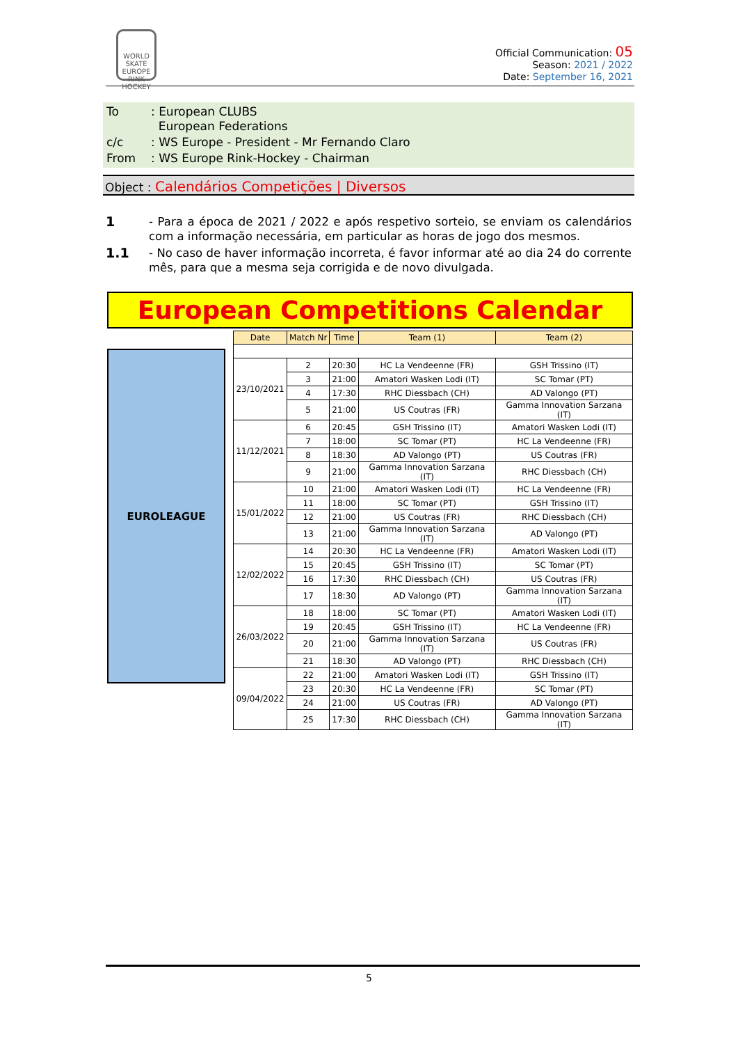WORLD
SKATE
EUROPE
RINK HOCKEY
Official Communication: 05
Season: 2021 / 2022
Date: September 16, 2021
| To | : European CLUBS European Federations |
| c/c | : WS Europe - President - Mr Fernando Claro |
| From | : WS Europe Rink-Hockey - Chairman |
Object : Calendários Competições | Diversos
1 - Para a época de 2021 / 2022 e após respetivo sorteio, se enviam os calendários com a informação necessária, em particular as horas de jogo dos mesmos.
1.1 - No caso de haver informação incorreta, é favor informar até ao dia 24 do corrente mês, para que a mesma seja corrigida e de novo divulgada.
European Competitions Calendar
EUROLEAGUE
| Date | Match Nr | Time | Team (1) | Team (2) |
| --- | --- | --- | --- | --- |
| 23/10/2021 | 2 | 20:30 | HC La Vendeenne (FR) | GSH Trissino (IT) |
| | 3 | 21:00 | Amatori Wasken Lodi (IT) | SC Tomar (PT) |
| | 4 | 17:30 | RHC Diessbach (CH) | AD Valongo (PT) |
| | 5 | 21:00 | US Coutras (FR) | Gamma Innovation Sarzana (IT) |
| 11/12/2021 | 6 | 20:45 | GSH Trissino (IT) | Amatori Wasken Lodi (IT) |
| | 7 | 18:00 | SC Tomar (PT) | HC La Vendeenne (FR) |
| | 8 | 18:30 | AD Valongo (PT) | US Coutras (FR) |
| | 9 | 21:00 | Gamma Innovation Sarzana (IT) | RHC Diessbach (CH) |
| 15/01/2022 | 10 | 21:00 | Amatori Wasken Lodi (IT) | HC La Vendeenne (FR) |
| | 11 | 18:00 | SC Tomar (PT) | GSH Trissino (IT) |
| | 12 | 21:00 | US Coutras (FR) | RHC Diessbach (CH) |
| | 13 | 21:00 | Gamma Innovation Sarzana (IT) | AD Valongo (PT) |
| 12/02/2022 | 14 | 20:30 | HC La Vendeenne (FR) | Amatori Wasken Lodi (IT) |
| | 15 | 20:45 | GSH Trissino (IT) | SC Tomar (PT) |
| | 16 | 17:30 | RHC Diessbach (CH) | US Coutras (FR) |
| | 17 | 18:30 | AD Valongo (PT) | Gamma Innovation Sarzana (IT) |
| 26/03/2022 | 18 | 18:00 | SC Tomar (PT) | Amatori Wasken Lodi (IT) |
| | 19 | 20:45 | GSH Trissino (IT) | HC La Vendeenne (FR) |
| | 20 | 21:00 | Gamma Innovation Sarzana (IT) | US Coutras (FR) |
| | 21 | 18:30 | AD Valongo (PT) | RHC Diessbach (CH) |
| 09/04/2022 | 22 | 21:00 | Amatori Wasken Lodi (IT) | GSH Trissino (IT) |
| | 23 | 20:30 | HC La Vendeenne (FR) | SC Tomar (PT) |
| | 24 | 21:00 | US Coutras (FR) | AD Valongo (PT) |
| | 25 | 17:30 | RHC Diessbach (CH) | Gamma Innovation Sarzana (IT) |
5